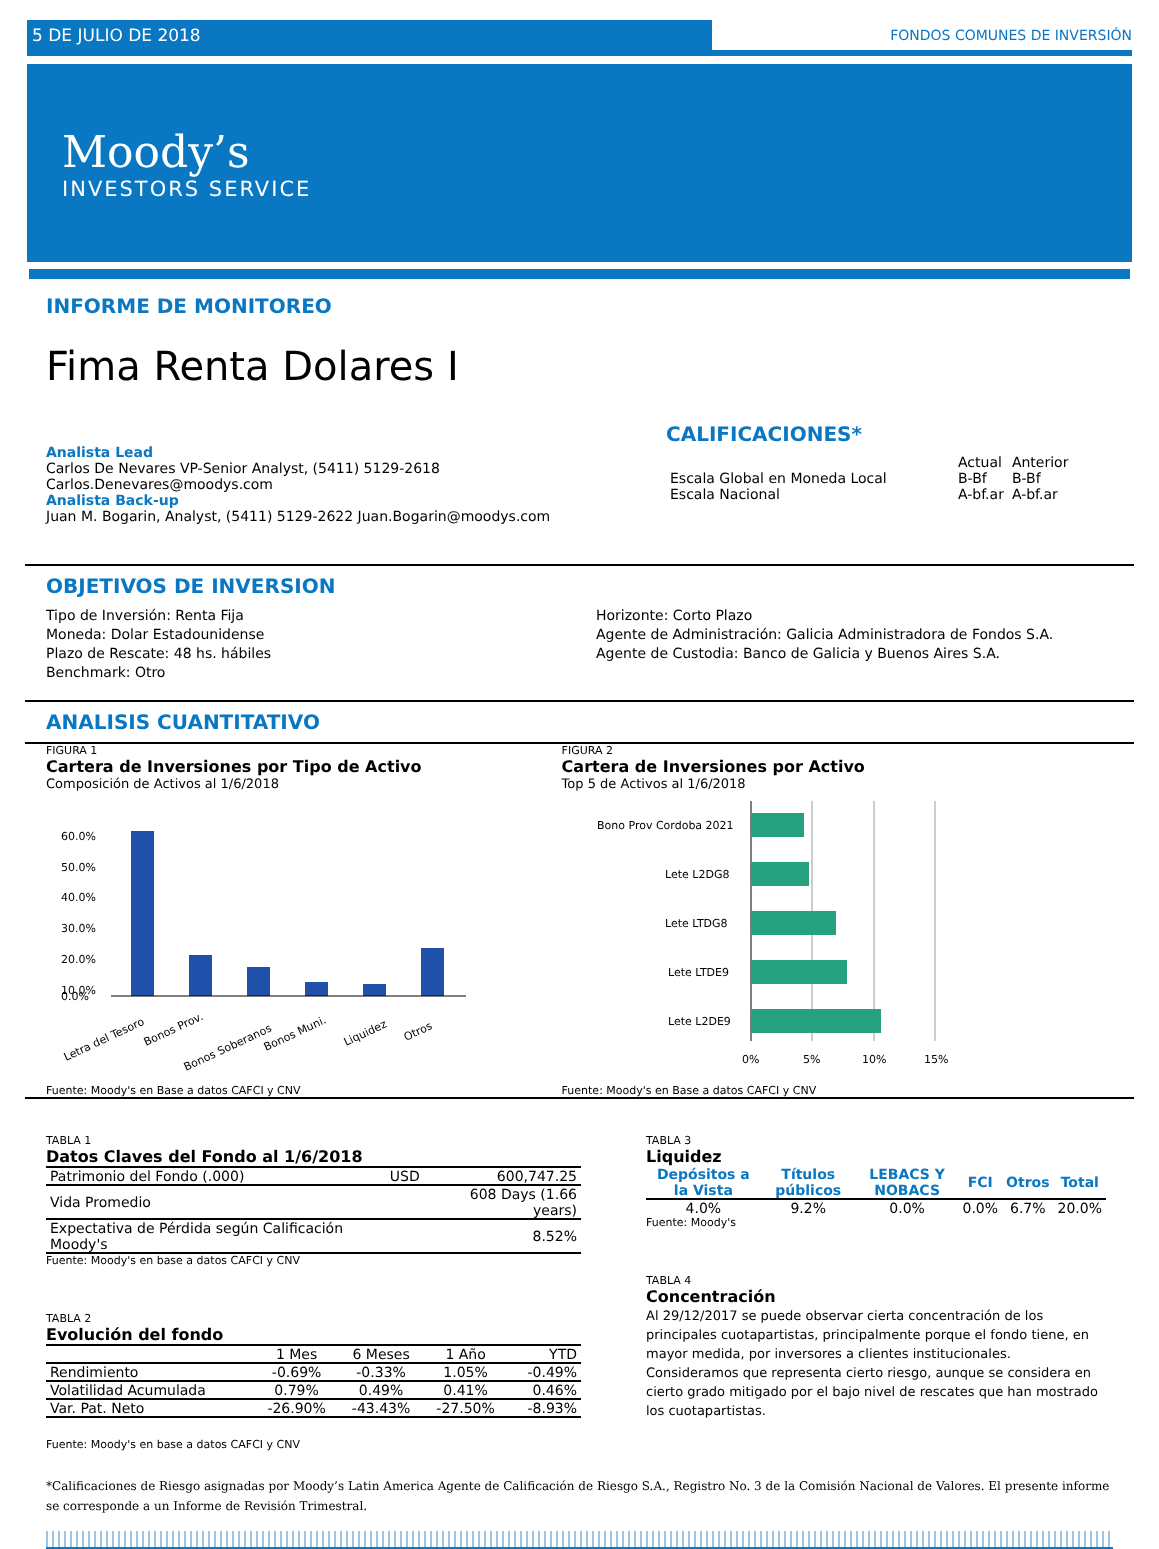5 DE JULIO DE 2018 FONDOS COMUNES DE INVERSIÓN
Moody’s
INVESTORS SERVICE
INFORME DE MONITOREO
Fima Renta Dolares I
Analista Lead
Carlos De Nevares VP-Senior Analyst, (5411) 5129-2618 Carlos.Denevares@moodys.com
Analista Back-up
Juan M. Bogarin, Analyst, (5411) 5129-2622 Juan.Bogarin@moodys.com
CALIFICACIONES*
| | Actual | Anterior |
| Escala Global en Moneda Local | B-Bf | B-Bf |
| Escala Nacional | A-bf.ar | A-bf.ar |
OBJETIVOS DE INVERSION
Tipo de Inversión: Renta Fija
Moneda: Dolar Estadounidense
Plazo de Rescate: 48 hs. hábiles
Benchmark: Otro
Horizonte: Corto Plazo
Agente de Administración: Galicia Administradora de Fondos S.A.
Agente de Custodia: Banco de Galicia y Buenos Aires S.A.
ANALISIS CUANTITATIVO
FIGURA 1
Cartera de Inversiones por Tipo de Activo
Composición de Activos al 1/6/2018
60.0%
50.0%
40.0%
30.0%
20.0%
10.0%
0.0%
Letra del Tesoro
Bonos Prov.
Bonos Soberanos
Bonos Muni.
Liquidez
Otros
Fuente: Moody's en Base a datos CAFCI y CNV
FIGURA 2
Cartera de Inversiones por Activo
Top 5 de Activos al 1/6/2018
Bono Prov Cordoba 2021
Lete L2DG8
Lete LTDG8
Lete LTDE9
Lete L2DE9
0%
5%
10%
15%
Fuente: Moody's en Base a datos CAFCI y CNV
TABLA 1
Datos Claves del Fondo al 1/6/2018
| Patrimonio del Fondo (.000) | USD | 600,747.25 |
| Vida Promedio | | 608 Days (1.66 years) |
| Expectativa de Pérdida según Calificación Moody's | | 8.52% |
Fuente: Moody's en base a datos CAFCI y CNV
TABLA 2
Evolución del fondo
| | 1 Mes | 6 Meses | 1 Año | YTD |
| --- | --- | --- | --- | --- |
| Rendimiento | -0.69% | -0.33% | 1.05% | -0.49% |
| Volatilidad Acumulada | 0.79% | 0.49% | 0.41% | 0.46% |
| Var. Pat. Neto | -26.90% | -43.43% | -27.50% | -8.93% |
Fuente: Moody's en base a datos CAFCI y CNV
TABLA 3
Liquidez
| Depósitos a la Vista | Títulos públicos | LEBACS Y NOBACS | FCI | Otros | Total |
| --- | --- | --- | --- | --- | --- |
| 4.0% | 9.2% | 0.0% | 0.0% | 6.7% | 20.0% |
Fuente: Moody's
TABLA 4
Concentración
Al 29/12/2017 se puede observar cierta concentración de los principales cuotapartistas, principalmente porque el fondo tiene, en mayor medida, por inversores a clientes institucionales. Consideramos que representa cierto riesgo, aunque se considera en cierto grado mitigado por el bajo nivel de rescates que han mostrado los cuotapartistas.
*Calificaciones de Riesgo asignadas por Moody’s Latin America Agente de Calificación de Riesgo S.A., Registro No. 3 de la Comisión Nacional de Valores. El presente informe se corresponde a un Informe de Revisión Trimestral.